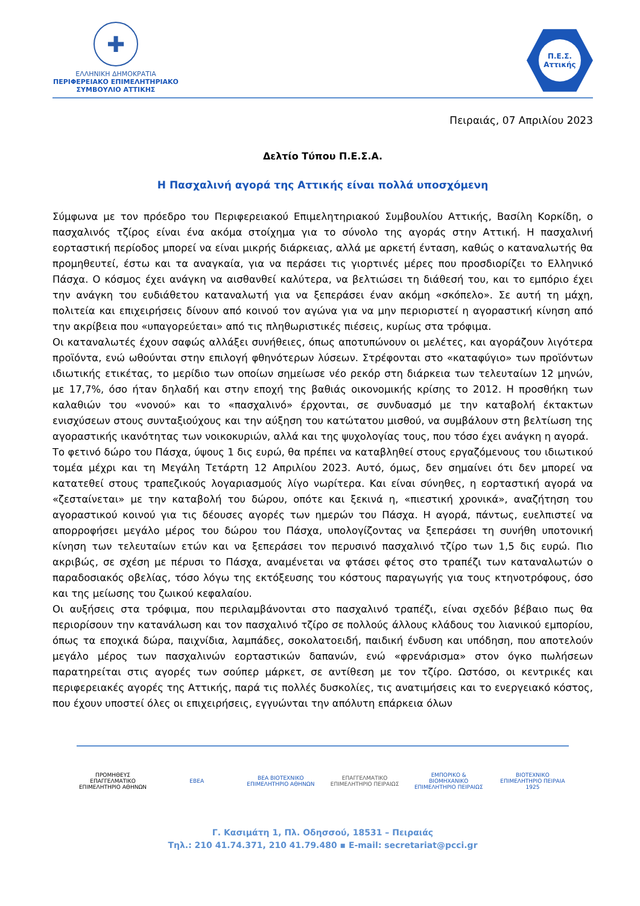✚
ΕΛΛΗΝΙΚΗ ΔΗΜΟΚΡΑΤΙΑ
ΠΕΡΙΦΕΡΕΙΑΚΟ ΕΠΙΜΕΛΗΤΗΡΙΑΚΟ
ΣΥΜΒΟΥΛΙΟ ΑΤΤΙΚΗΣ
Π.Ε.Σ.
Αττικής
Πειραιάς, 07 Απριλίου 2023
Δελτίο Τύπου Π.Ε.Σ.Α.
Η Πασχαλινή αγορά της Αττικής είναι πολλά υποσχόμενη
Σύμφωνα με τον πρόεδρο του Περιφερειακού Επιμελητηριακού Συμβουλίου Αττικής, Βασίλη Κορκίδη, ο πασχαλινός τζίρος είναι ένα ακόμα στοίχημα για το σύνολο της αγοράς στην Αττική. Η πασχαλινή εορταστική περίοδος μπορεί να είναι μικρής διάρκειας, αλλά με αρκετή ένταση, καθώς ο καταναλωτής θα προμηθευτεί, έστω και τα αναγκαία, για να περάσει τις γιορτινές μέρες που προσδιορίζει το Ελληνικό Πάσχα. Ο κόσμος έχει ανάγκη να αισθανθεί καλύτερα, να βελτιώσει τη διάθεσή του, και το εμπόριο έχει την ανάγκη του ευδιάθετου καταναλωτή για να ξεπεράσει έναν ακόμη «σκόπελο». Σε αυτή τη μάχη, πολιτεία και επιχειρήσεις δίνουν από κοινού τον αγώνα για να μην περιοριστεί η αγοραστική κίνηση από την ακρίβεια που «υπαγορεύεται» από τις πληθωριστικές πιέσεις, κυρίως στα τρόφιμα.
Οι καταναλωτές έχουν σαφώς αλλάξει συνήθειες, όπως αποτυπώνουν οι μελέτες, και αγοράζουν λιγότερα προϊόντα, ενώ ωθούνται στην επιλογή φθηνότερων λύσεων. Στρέφονται στο «καταφύγιο» των προϊόντων ιδιωτικής ετικέτας, το μερίδιο των οποίων σημείωσε νέο ρεκόρ στη διάρκεια των τελευταίων 12 μηνών, με 17,7%, όσο ήταν δηλαδή και στην εποχή της βαθιάς οικονομικής κρίσης το 2012. Η προσθήκη των καλαθιών του «νονού» και το «πασχαλινό» έρχονται, σε συνδυασμό με την καταβολή έκτακτων ενισχύσεων στους συνταξιούχους και την αύξηση του κατώτατου μισθού, να συμβάλουν στη βελτίωση της αγοραστικής ικανότητας των νοικοκυριών, αλλά και της ψυχολογίας τους, που τόσο έχει ανάγκη η αγορά.
Το φετινό δώρο του Πάσχα, ύψους 1 δις ευρώ, θα πρέπει να καταβληθεί στους εργαζόμενους του ιδιωτικού τομέα μέχρι και τη Μεγάλη Τετάρτη 12 Απριλίου 2023. Αυτό, όμως, δεν σημαίνει ότι δεν μπορεί να κατατεθεί στους τραπεζικούς λογαριασμούς λίγο νωρίτερα. Και είναι σύνηθες, η εορταστική αγορά να «ζεσταίνεται» με την καταβολή του δώρου, οπότε και ξεκινά η, «πιεστική χρονικά», αναζήτηση του αγοραστικού κοινού για τις δέουσες αγορές των ημερών του Πάσχα. Η αγορά, πάντως, ευελπιστεί να απορροφήσει μεγάλο μέρος του δώρου του Πάσχα, υπολογίζοντας να ξεπεράσει τη συνήθη υποτονική κίνηση των τελευταίων ετών και να ξεπεράσει τον περυσινό πασχαλινό τζίρο των 1,5 δις ευρώ. Πιο ακριβώς, σε σχέση με πέρυσι το Πάσχα, αναμένεται να φτάσει φέτος στο τραπέζι των καταναλωτών ο παραδοσιακός οβελίας, τόσο λόγω της εκτόξευσης του κόστους παραγωγής για τους κτηνοτρόφους, όσο και της μείωσης του ζωικού κεφαλαίου.
Οι αυξήσεις στα τρόφιμα, που περιλαμβάνονται στο πασχαλινό τραπέζι, είναι σχεδόν βέβαιο πως θα περιορίσουν την κατανάλωση και τον πασχαλινό τζίρο σε πολλούς άλλους κλάδους του λιανικού εμπορίου, όπως τα εποχικά δώρα, παιχνίδια, λαμπάδες, σοκολατοειδή, παιδική ένδυση και υπόδηση, που αποτελούν μεγάλο μέρος των πασχαλινών εορταστικών δαπανών, ενώ «φρενάρισμα» στον όγκο πωλήσεων παρατηρείται στις αγορές των σούπερ μάρκετ, σε αντίθεση με τον τζίρο. Ωστόσο, οι κεντρικές και περιφερειακές αγορές της Αττικής, παρά τις πολλές δυσκολίες, τις ανατιμήσεις και το ενεργειακό κόστος, που έχουν υποστεί όλες οι επιχειρήσεις, εγγυώνται την απόλυτη επάρκεια όλων
ΠΡΟΜΗΘΕΥΣ ΕΠΑΓΓΕΛΜΑΤΙΚΟ ΕΠΙΜΕΛΗΤΗΡΙΟ ΑΘΗΝΩΝ
ΕΒΕΑ
ΒΕΑ ΒΙΟΤΕΧΝΙΚΟ ΕΠΙΜΕΛΗΤΗΡΙΟ ΑΘΗΝΩΝ
ΕΠΑΓΓΕΛΜΑΤΙΚΟ ΕΠΙΜΕΛΗΤΗΡΙΟ ΠΕΙΡΑΙΩΣ
ΕΜΠΟΡΙΚΟ & ΒΙΟΜΗΧΑΝΙΚΟ ΕΠΙΜΕΛΗΤΗΡΙΟ ΠΕΙΡΑΙΩΣ
ΒΙΟΤΕΧΝΙΚΟ ΕΠΙΜΕΛΗΤΗΡΙΟ ΠΕΙΡΑΙΑ 1925
Γ. Κασιμάτη 1, Πλ. Οδησσού, 18531 – Πειραιάς
Τηλ.: 210 41.74.371, 210 41.79.480 ▪ E-mail: secretariat@pcci.gr